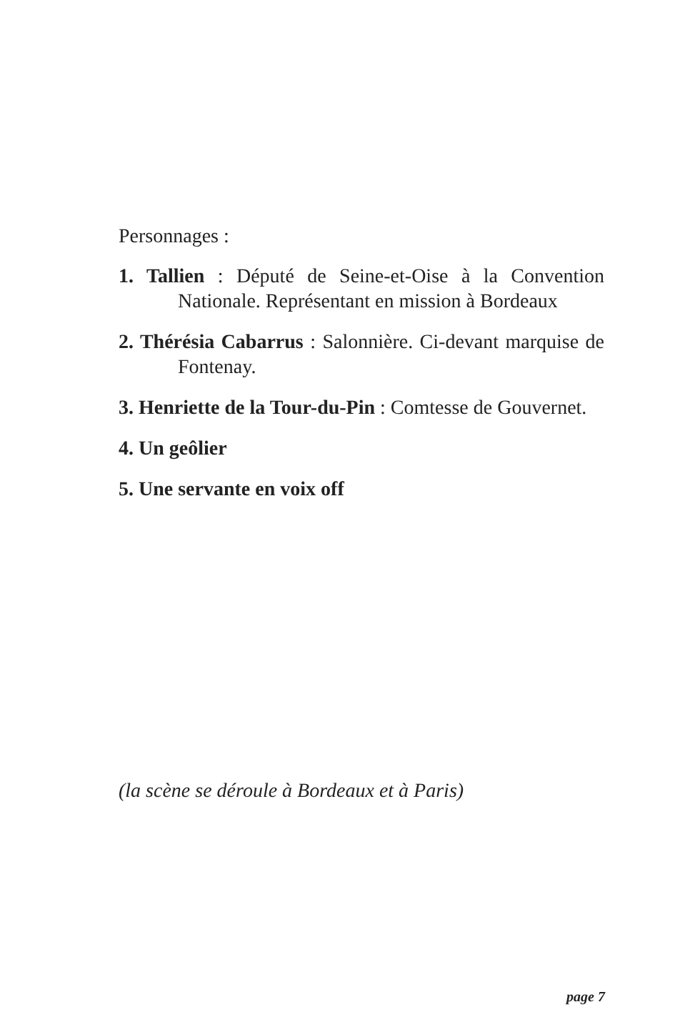Personnages :
1. Tallien : Député de Seine-et-Oise à la Convention Nationale. Représentant en mission à Bordeaux
2. Thérésia Cabarrus : Salonnière. Ci-devant marquise de Fontenay.
3. Henriette de la Tour-du-Pin : Comtesse de Gouvernet.
4. Un geôlier
5. Une servante en voix off
(la scène se déroule à Bordeaux et à Paris)
page 7